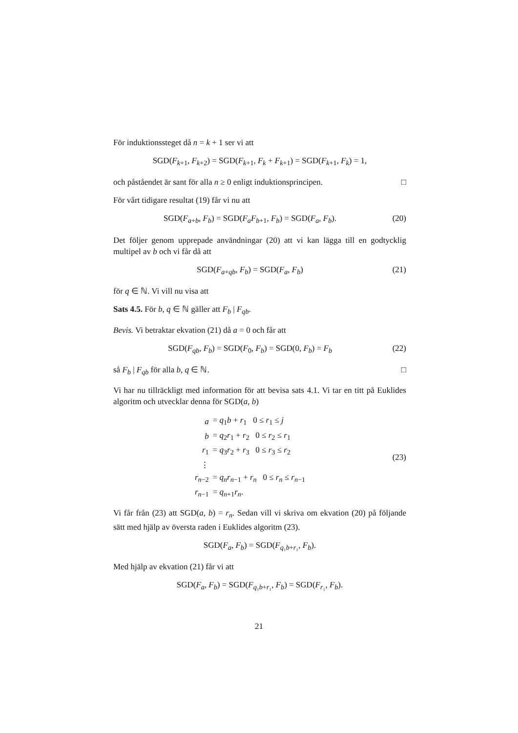För induktionssteget då n = k + 1 ser vi att
SGD(F<sub>k+1</sub>, F<sub>k+2</sub>) = SGD(F<sub>k+1</sub>, F<sub>k</sub> + F<sub>k+1</sub>) = SGD(F<sub>k+1</sub>, F<sub>k</sub>) = 1,
och påståendet är sant för alla n ≥ 0 enligt induktionsprincipen. □
För vårt tidigare resultat (19) får vi nu att
SGD(F<sub>a+b</sub>, F<sub>b</sub>) = SGD(F<sub>a</sub>F<sub>b+1</sub>, F<sub>b</sub>) = SGD(F<sub>a</sub>, F<sub>b</sub>).
(20)
Det följer genom upprepade användningar (20) att vi kan lägga till en godtycklig multipel av b och vi får då att
SGD(F<sub>a+qb</sub>, F<sub>b</sub>) = SGD(F<sub>a</sub>, F<sub>b</sub>) (21)
för q ∈ ℕ. Vi vill nu visa att
Sats 4.5. För b, q ∈ ℕ gäller att F<sub>b</sub> | F<sub>qb</sub>.
Bevis. Vi betraktar ekvation (21) då a = 0 och får att
SGD(F<sub>qb</sub>, F<sub>b</sub>) = SGD(F<sub>0</sub>, F<sub>b</sub>) = SGD(0, F<sub>b</sub>) = F<sub>b</sub>
(22)
så F<sub>b</sub> | F<sub>qb</sub> för alla b, q ∈ ℕ. □
Vi har nu tillräckligt med information för att bevisa sats 4.1. Vi tar en titt på Euklides algoritm och utvecklar denna för SGD(a, b)
| a | = q<sub>1</sub> b + r<sub>1</sub> 0 ≤ r<sub>1</sub> ≤ j |
| b | = q<sub>2</sub> r<sub>1</sub> + r<sub>2</sub> 0 ≤ r<sub>2</sub> ≤ r<sub>1</sub> |
| r<sub>1</sub> | = q<sub>3</sub> r<sub>2</sub> + r<sub>3</sub> 0 ≤ r<sub>3</sub> ≤ r<sub>2</sub> |
| ⋮ | |
| r<sub>n−2</sub> | = q<sub>n</sub>r<sub>n−1</sub> + r<sub>n</sub> 0 ≤ r<sub>n</sub> ≤ r<sub>n−1</sub> |
| r<sub>n−1</sub> | = q<sub>n+1</sub> r<sub>n</sub> . |
(23)
Vi får från (23) att SGD(a, b) = r<sub>n</sub>. Sedan vill vi skriva om ekvation (20) på följande sätt med hjälp av översta raden i Euklides algoritm (23).
SGD(F<sub>a</sub>, F<sub>b</sub>) = SGD(F<sub>q₁b+r₁</sub>, F<sub>b</sub>).
Med hjälp av ekvation (21) får vi att
SGD(F<sub>a</sub>, F<sub>b</sub>) = SGD(F<sub>q₁b+r₁</sub>, F<sub>b</sub>) = SGD(F<sub>r₁</sub>, F<sub>b</sub>).
21